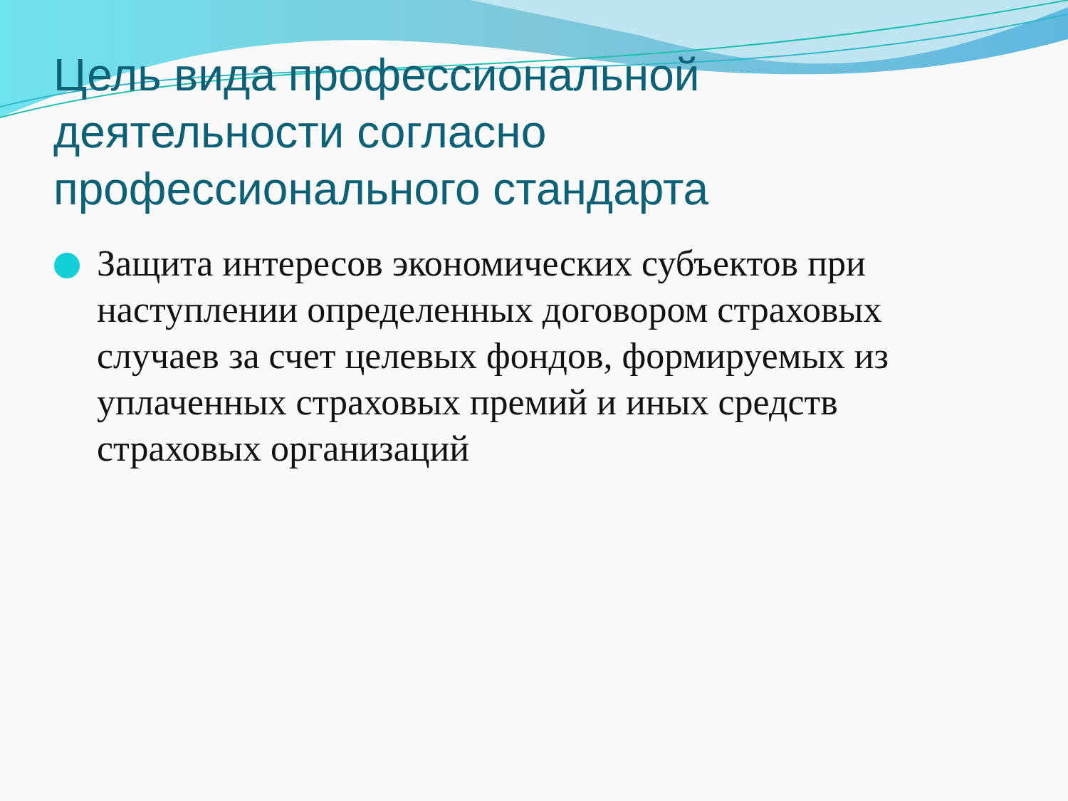Цель вида профессиональной деятельности согласно профессионального стандарта
Защита интересов экономических субъектов при наступлении определенных договором страховых случаев за счет целевых фондов, формируемых из уплаченных страховых премий и иных средств страховых организаций